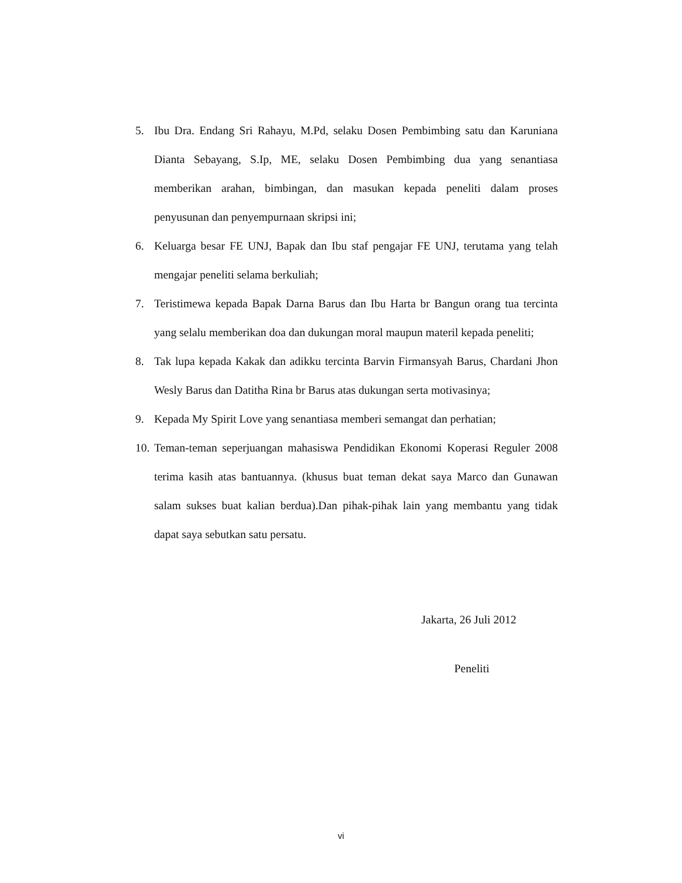5. Ibu Dra. Endang Sri Rahayu, M.Pd, selaku Dosen Pembimbing satu dan Karuniana Dianta Sebayang, S.Ip, ME, selaku Dosen Pembimbing dua yang senantiasa memberikan arahan, bimbingan, dan masukan kepada peneliti dalam proses penyusunan dan penyempurnaan skripsi ini;
6. Keluarga besar FE UNJ, Bapak dan Ibu staf pengajar FE UNJ, terutama yang telah mengajar peneliti selama berkuliah;
7. Teristimewa kepada Bapak Darna Barus dan Ibu Harta br Bangun orang tua tercinta yang selalu memberikan doa dan dukungan moral maupun materil kepada peneliti;
8. Tak lupa kepada Kakak dan adikku tercinta Barvin Firmansyah Barus, Chardani Jhon Wesly Barus dan Datitha Rina br Barus atas dukungan serta motivasinya;
9. Kepada My Spirit Love yang senantiasa memberi semangat dan perhatian;
10. Teman-teman seperjuangan mahasiswa Pendidikan Ekonomi Koperasi Reguler 2008 terima kasih atas bantuannya. (khusus buat teman dekat saya Marco dan Gunawan salam sukses buat kalian berdua).Dan pihak-pihak lain yang membantu yang tidak dapat saya sebutkan satu persatu.
Jakarta, 26 Juli 2012
Peneliti
vi